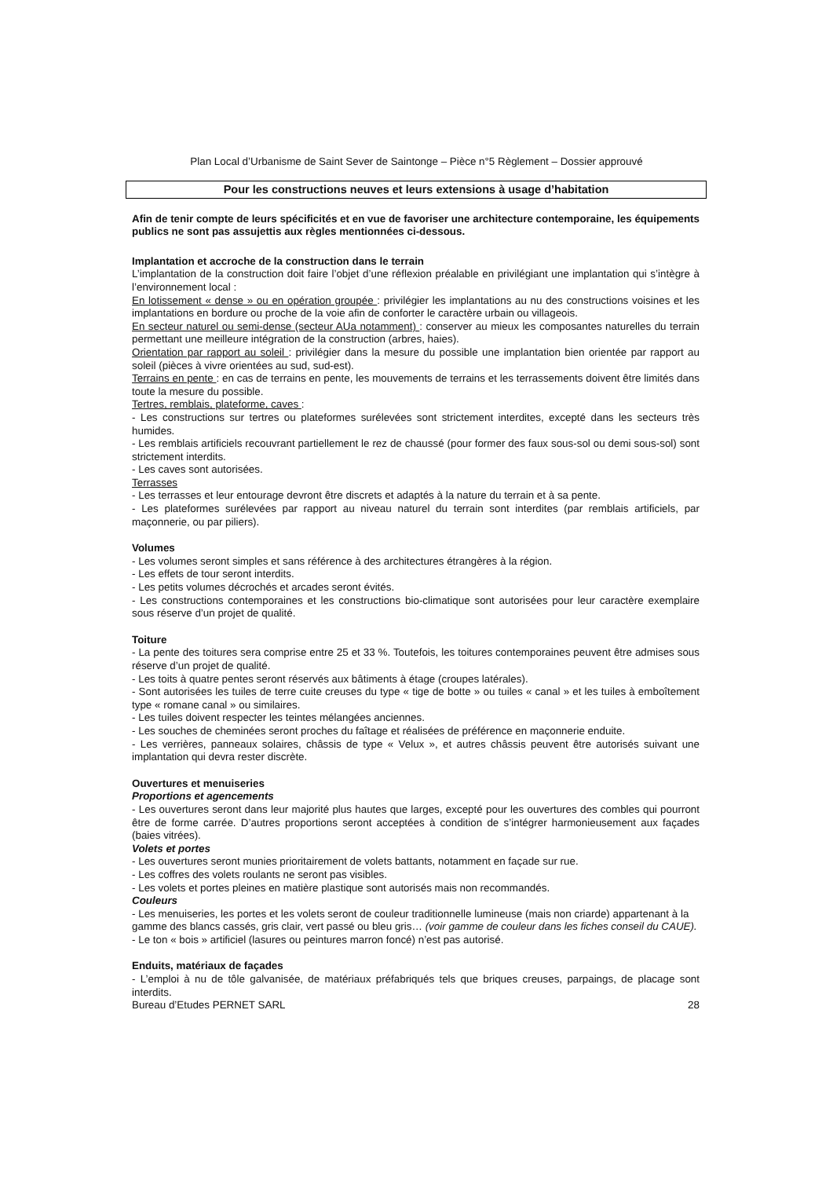Plan Local d’Urbanisme de Saint Sever de Saintonge – Pièce n°5 Règlement – Dossier approuvé
Pour les constructions neuves et leurs extensions à usage d’habitation
Afin de tenir compte de leurs spécificités et en vue de favoriser une architecture contemporaine, les équipements publics ne sont pas assujettis aux règles mentionnées ci-dessous.
Implantation et accroche de la construction dans le terrain
L’implantation de la construction doit faire l’objet d’une réflexion préalable en privilégiant une implantation qui s’intègre à l’environnement local :
En lotissement « dense » ou en opération groupée : privilégier les implantations au nu des constructions voisines et les implantations en bordure ou proche de la voie afin de conforter le caractère urbain ou villageois.
En secteur naturel ou semi-dense (secteur AUa notamment) : conserver au mieux les composantes naturelles du terrain permettant une meilleure intégration de la construction (arbres, haies).
Orientation par rapport au soleil : privilégier dans la mesure du possible une implantation bien orientée par rapport au soleil (pièces à vivre orientées au sud, sud-est).
Terrains en pente : en cas de terrains en pente, les mouvements de terrains et les terrassements doivent être limités dans toute la mesure du possible.
Tertres, remblais, plateforme, caves :
- Les constructions sur tertres ou plateformes surélevées sont strictement interdites, excepté dans les secteurs très humides.
- Les remblais artificiels recouvrant partiellement le rez de chaussé (pour former des faux sous-sol ou demi sous-sol) sont strictement interdits.
- Les caves sont autorisées.
Terrasses
- Les terrasses et leur entourage devront être discrets et adaptés à la nature du terrain et à sa pente.
- Les plateformes surélevées par rapport au niveau naturel du terrain sont interdites (par remblais artificiels, par maçonnerie, ou par piliers).
Volumes
- Les volumes seront simples et sans référence à des architectures étrangères à la région.
- Les effets de tour seront interdits.
- Les petits volumes décrochés et arcades seront évités.
- Les constructions contemporaines et les constructions bio-climatique sont autorisées pour leur caractère exemplaire sous réserve d’un projet de qualité.
Toiture
- La pente des toitures sera comprise entre 25 et 33 %. Toutefois, les toitures contemporaines peuvent être admises sous réserve d’un projet de qualité.
- Les toits à quatre pentes seront réservés aux bâtiments à étage (croupes latérales).
- Sont autorisées les tuiles de terre cuite creuses du type « tige de botte » ou tuiles « canal » et les tuiles à emboîtement type « romane canal » ou similaires.
- Les tuiles doivent respecter les teintes mélangées anciennes.
- Les souches de cheminées seront proches du faîtage et réalisées de préférence en maçonnerie enduite.
- Les verrières, panneaux solaires, châssis de type « Velux », et autres châssis peuvent être autorisés suivant une implantation qui devra rester discrète.
Ouvertures et menuiseries
Proportions et agencements
- Les ouvertures seront dans leur majorité plus hautes que larges, excepté pour les ouvertures des combles qui pourront être de forme carrée. D’autres proportions seront acceptées à condition de s’intégrer harmonieusement aux façades (baies vitrées).
Volets et portes
- Les ouvertures seront munies prioritairement de volets battants, notamment en façade sur rue.
- Les coffres des volets roulants ne seront pas visibles.
- Les volets et portes pleines en matière plastique sont autorisés mais non recommandés.
Couleurs
- Les menuiseries, les portes et les volets seront de couleur traditionnelle lumineuse (mais non criarde) appartenant à la gamme des blancs cassés, gris clair, vert passé ou bleu gris… (voir gamme de couleur dans les fiches conseil du CAUE).
- Le ton « bois » artificiel (lasures ou peintures marron foncé) n’est pas autorisé.
Enduits, matériaux de façades
- L’emploi à nu de tôle galvanisée, de matériaux préfabriqués tels que briques creuses, parpaings, de placage sont interdits.
Bureau d’Etudes PERNET SARL 28